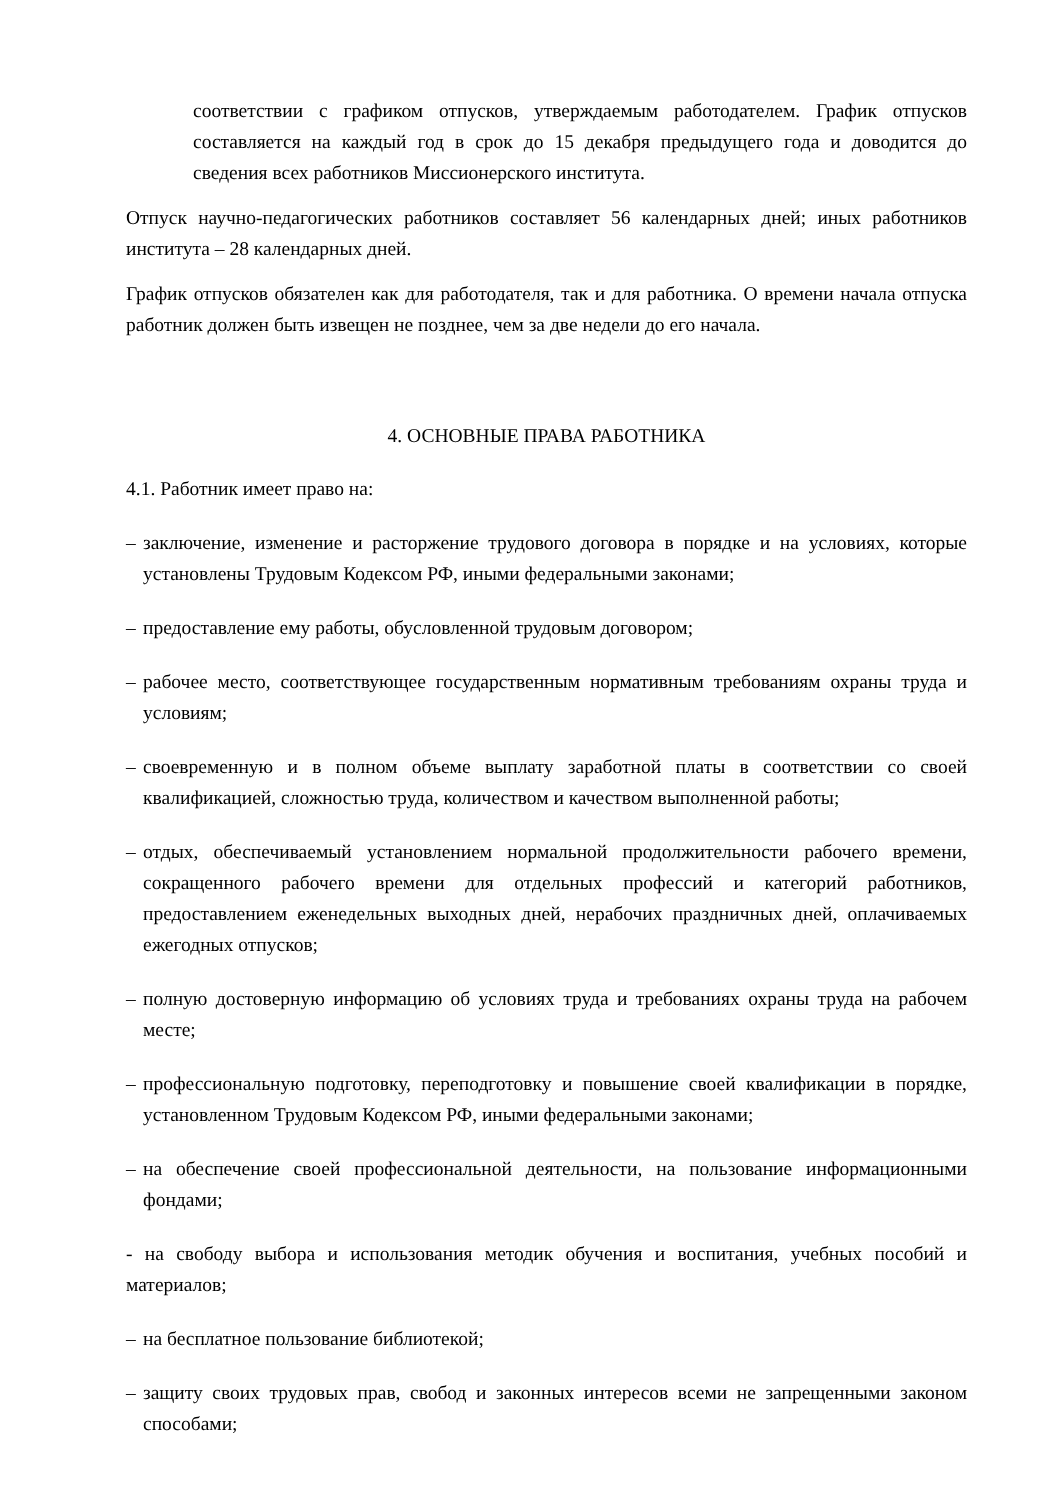соответствии с графиком отпусков, утверждаемым работодателем. График отпусков составляется на каждый год в срок до 15 декабря предыдущего года и доводится до сведения всех работников Миссионерского института.
Отпуск научно-педагогических работников составляет 56 календарных дней; иных работников института – 28 календарных дней.
График отпусков обязателен как для работодателя, так и для работника. О времени начала отпуска работник должен быть извещен не позднее, чем за две недели до его начала.
4. ОСНОВНЫЕ ПРАВА РАБОТНИКА
4.1. Работник имеет право на:
– заключение, изменение и расторжение трудового договора в порядке и на условиях, которые установлены Трудовым Кодексом РФ, иными федеральными законами;
– предоставление ему работы, обусловленной трудовым договором;
– рабочее место, соответствующее государственным нормативным требованиям охраны труда и условиям;
– своевременную и в полном объеме выплату заработной платы в соответствии со своей квалификацией, сложностью труда, количеством и качеством выполненной работы;
– отдых, обеспечиваемый установлением нормальной продолжительности рабочего времени, сокращенного рабочего времени для отдельных профессий и категорий работников, предоставлением еженедельных выходных дней, нерабочих праздничных дней, оплачиваемых ежегодных отпусков;
– полную достоверную информацию об условиях труда и требованиях охраны труда на рабочем месте;
– профессиональную подготовку, переподготовку и повышение своей квалификации в порядке, установленном Трудовым Кодексом РФ, иными федеральными законами;
– на обеспечение своей профессиональной деятельности, на пользование информационными фондами;
- на свободу выбора и использования методик обучения и воспитания, учебных пособий и материалов;
– на бесплатное пользование библиотекой;
– защиту своих трудовых прав, свобод и законных интересов всеми не запрещенными законом способами;